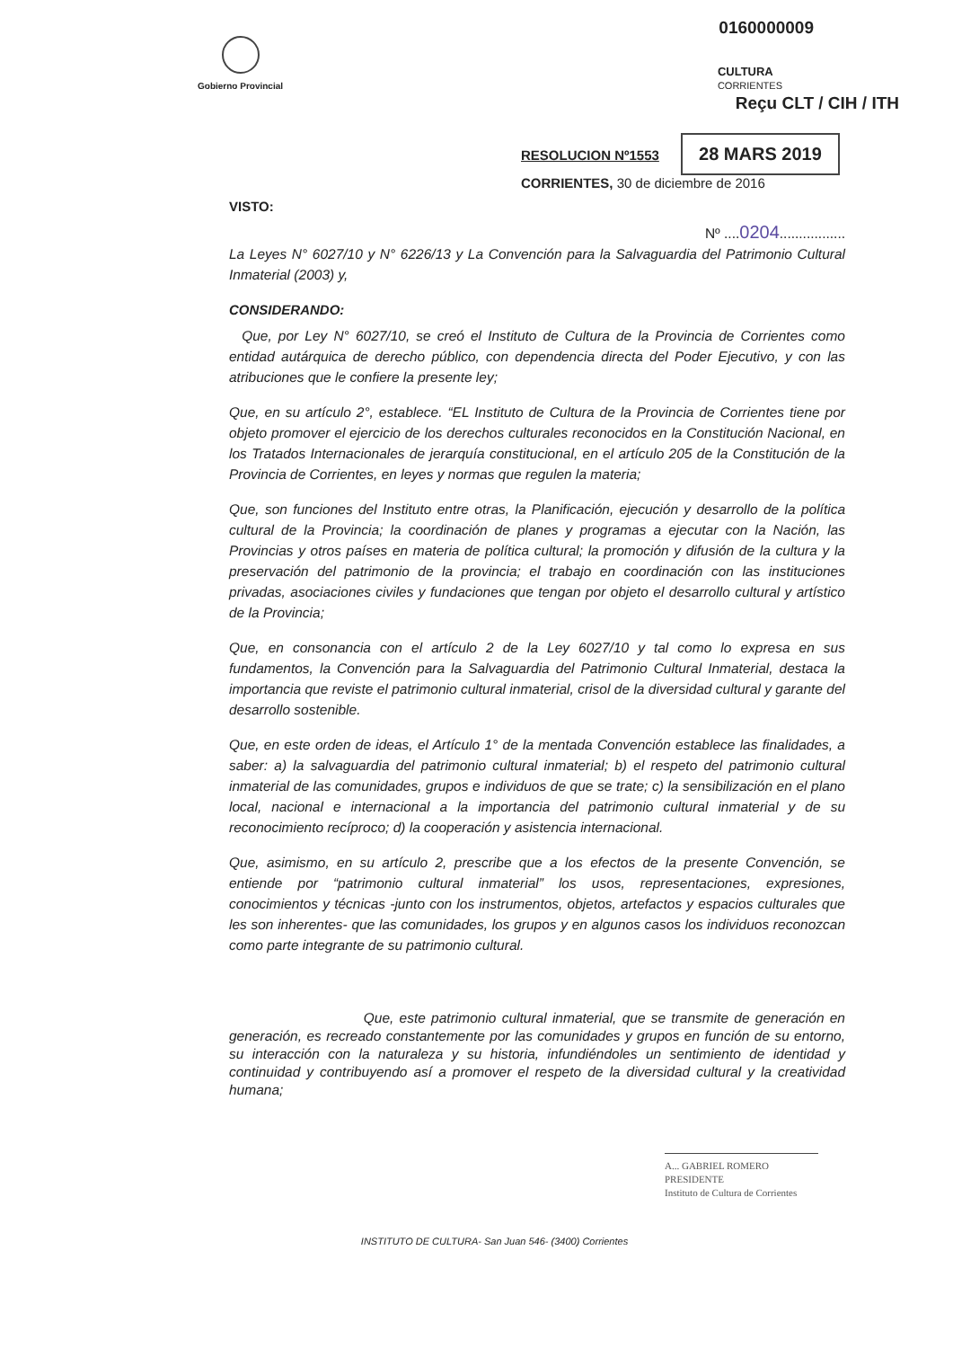Gobierno Provincial
0160000009
CULTURA
CORRIENTES
Reçu CLT / CIH / ITH
RESOLUCION Nº1553 28 MARS 2019
CORRIENTES, 30 de diciembre de 2016
VISTO:
Nº ....0204.................
La Leyes N° 6027/10 y N° 6226/13 y La Convención para la Salvaguardia del Patrimonio Cultural Inmaterial (2003) y,
CONSIDERANDO:
Que, por Ley N° 6027/10, se creó el Instituto de Cultura de la Provincia de Corrientes como entidad autárquica de derecho público, con dependencia directa del Poder Ejecutivo, y con las atribuciones que le confiere la presente ley;
Que, en su artículo 2°, establece. “EL Instituto de Cultura de la Provincia de Corrientes tiene por objeto promover el ejercicio de los derechos culturales reconocidos en la Constitución Nacional, en los Tratados Internacionales de jerarquía constitucional, en el artículo 205 de la Constitución de la Provincia de Corrientes, en leyes y normas que regulen la materia;
Que, son funciones del Instituto entre otras, la Planificación, ejecución y desarrollo de la política cultural de la Provincia; la coordinación de planes y programas a ejecutar con la Nación, las Provincias y otros países en materia de política cultural; la promoción y difusión de la cultura y la preservación del patrimonio de la provincia; el trabajo en coordinación con las instituciones privadas, asociaciones civiles y fundaciones que tengan por objeto el desarrollo cultural y artístico de la Provincia;
Que, en consonancia con el artículo 2 de la Ley 6027/10 y tal como lo expresa en sus fundamentos, la Convención para la Salvaguardia del Patrimonio Cultural Inmaterial, destaca la importancia que reviste el patrimonio cultural inmaterial, crisol de la diversidad cultural y garante del desarrollo sostenible.
Que, en este orden de ideas, el Artículo 1° de la mentada Convención establece las finalidades, a saber: a) la salvaguardia del patrimonio cultural inmaterial; b) el respeto del patrimonio cultural inmaterial de las comunidades, grupos e individuos de que se trate; c) la sensibilización en el plano local, nacional e internacional a la importancia del patrimonio cultural inmaterial y de su reconocimiento recíproco; d) la cooperación y asistencia internacional.
Que, asimismo, en su artículo 2, prescribe que a los efectos de la presente Convención, se entiende por “patrimonio cultural inmaterial” los usos, representaciones, expresiones, conocimientos y técnicas -junto con los instrumentos, objetos, artefactos y espacios culturales que les son inherentes- que las comunidades, los grupos y en algunos casos los individuos reconozcan como parte integrante de su patrimonio cultural.
Que, este patrimonio cultural inmaterial, que se transmite de generación en generación, es recreado constantemente por las comunidades y grupos en función de su entorno, su interacción con la naturaleza y su historia, infundiéndoles un sentimiento de identidad y continuidad y contribuyendo así a promover el respeto de la diversidad cultural y la creatividad humana;
A... GABRIEL ROMERO
PRESIDENTE
Instituto de Cultura de Corrientes
INSTITUTO DE CULTURA- San Juan 546- (3400) Corrientes